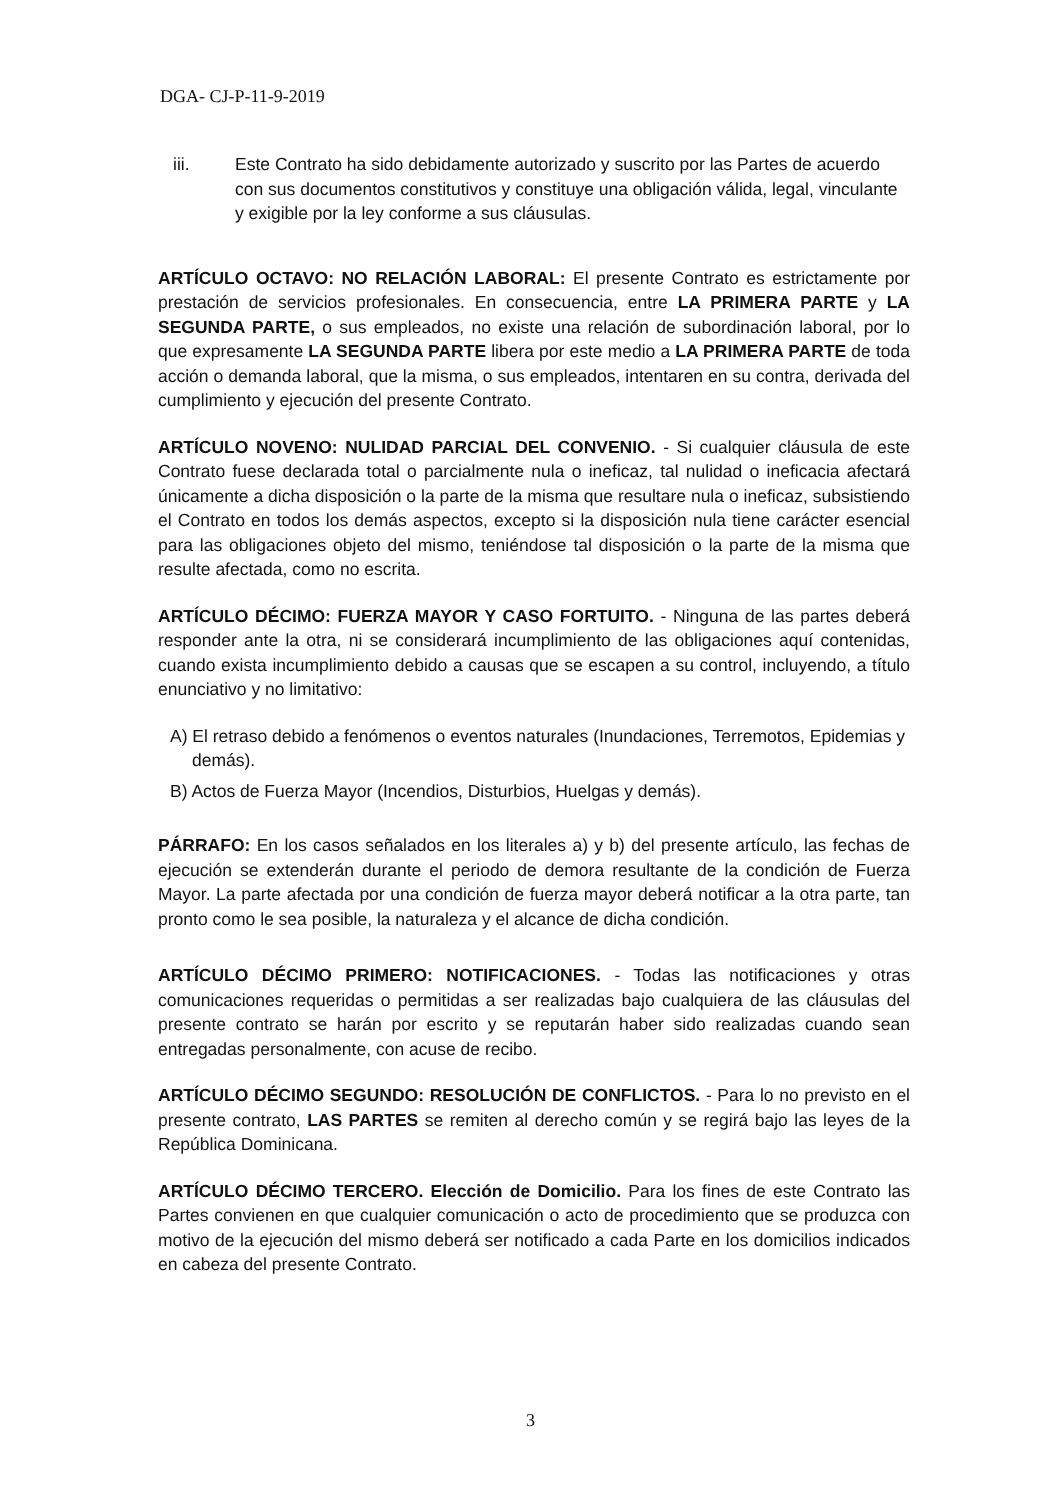DGA- CJ-P-11-9-2019
iii. Este Contrato ha sido debidamente autorizado y suscrito por las Partes de acuerdo con sus documentos constitutivos y constituye una obligación válida, legal, vinculante y exigible por la ley conforme a sus cláusulas.
ARTÍCULO OCTAVO: NO RELACIÓN LABORAL: El presente Contrato es estrictamente por prestación de servicios profesionales. En consecuencia, entre LA PRIMERA PARTE y LA SEGUNDA PARTE, o sus empleados, no existe una relación de subordinación laboral, por lo que expresamente LA SEGUNDA PARTE libera por este medio a LA PRIMERA PARTE de toda acción o demanda laboral, que la misma, o sus empleados, intentaren en su contra, derivada del cumplimiento y ejecución del presente Contrato.
ARTÍCULO NOVENO: NULIDAD PARCIAL DEL CONVENIO. - Si cualquier cláusula de este Contrato fuese declarada total o parcialmente nula o ineficaz, tal nulidad o ineficacia afectará únicamente a dicha disposición o la parte de la misma que resultare nula o ineficaz, subsistiendo el Contrato en todos los demás aspectos, excepto si la disposición nula tiene carácter esencial para las obligaciones objeto del mismo, teniéndose tal disposición o la parte de la misma que resulte afectada, como no escrita.
ARTÍCULO DÉCIMO: FUERZA MAYOR Y CASO FORTUITO. - Ninguna de las partes deberá responder ante la otra, ni se considerará incumplimiento de las obligaciones aquí contenidas, cuando exista incumplimiento debido a causas que se escapen a su control, incluyendo, a título enunciativo y no limitativo:
A) El retraso debido a fenómenos o eventos naturales (Inundaciones, Terremotos, Epidemias y demás).
B) Actos de Fuerza Mayor (Incendios, Disturbios, Huelgas y demás).
PÁRRAFO: En los casos señalados en los literales a) y b) del presente artículo, las fechas de ejecución se extenderán durante el periodo de demora resultante de la condición de Fuerza Mayor. La parte afectada por una condición de fuerza mayor deberá notificar a la otra parte, tan pronto como le sea posible, la naturaleza y el alcance de dicha condición.
ARTÍCULO DÉCIMO PRIMERO: NOTIFICACIONES. - Todas las notificaciones y otras comunicaciones requeridas o permitidas a ser realizadas bajo cualquiera de las cláusulas del presente contrato se harán por escrito y se reputarán haber sido realizadas cuando sean entregadas personalmente, con acuse de recibo.
ARTÍCULO DÉCIMO SEGUNDO: RESOLUCIÓN DE CONFLICTOS. - Para lo no previsto en el presente contrato, LAS PARTES se remiten al derecho común y se regirá bajo las leyes de la República Dominicana.
ARTÍCULO DÉCIMO TERCERO. Elección de Domicilio. Para los fines de este Contrato las Partes convienen en que cualquier comunicación o acto de procedimiento que se produzca con motivo de la ejecución del mismo deberá ser notificado a cada Parte en los domicilios indicados en cabeza del presente Contrato.
3